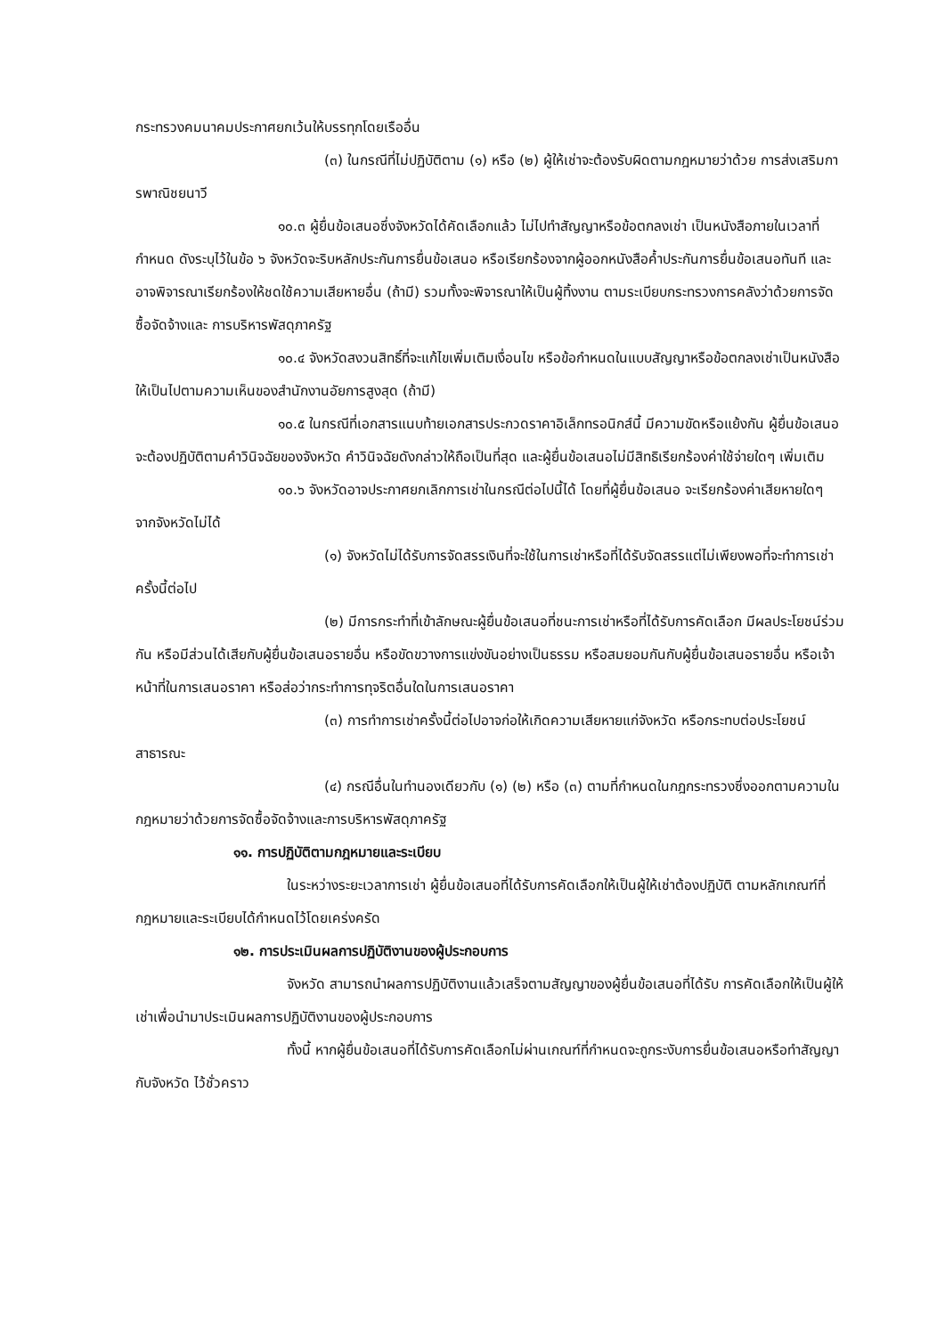กระทรวงคมนาคมประกาศยกเว้นให้บรรทุกโดยเรืออื่น
(๓) ในกรณีที่ไม่ปฏิบัติตาม (๑) หรือ (๒) ผู้ให้เช่าจะต้องรับผิดตามกฎหมายว่าด้วย การส่งเสริมการพาณิชยนาวี
๑๐.๓ ผู้ยื่นข้อเสนอซึ่งจังหวัดได้คัดเลือกแล้ว ไม่ไปทำสัญญาหรือข้อตกลงเช่า เป็นหนังสือภายในเวลาที่กำหนด ดังระบุไว้ในข้อ ๖ จังหวัดจะริบหลักประกันการยื่นข้อเสนอ หรือเรียกร้องจากผู้ออกหนังสือค้ำประกันการยื่นข้อเสนอทันที และอาจพิจารณาเรียกร้องให้ชดใช้ความเสียหายอื่น (ถ้ามี) รวมทั้งจะพิจารณาให้เป็นผู้ทิ้งงาน ตามระเบียบกระทรวงการคลังว่าด้วยการจัดซื้อจัดจ้างและ การบริหารพัสดุภาครัฐ
๑๐.๔ จังหวัดสงวนสิทธิ์ที่จะแก้ไขเพิ่มเติมเงื่อนไข หรือข้อกำหนดในแบบสัญญาหรือข้อตกลงเช่าเป็นหนังสือ ให้เป็นไปตามความเห็นของสำนักงานอัยการสูงสุด (ถ้ามี)
๑๐.๕ ในกรณีที่เอกสารแนบท้ายเอกสารประกวดราคาอิเล็กทรอนิกส์นี้ มีความขัดหรือแย้งกัน ผู้ยื่นข้อเสนอจะต้องปฏิบัติตามคำวินิจฉัยของจังหวัด คำวินิจฉัยดังกล่าวให้ถือเป็นที่สุด และผู้ยื่นข้อเสนอไม่มีสิทธิเรียกร้องค่าใช้จ่ายใดๆ เพิ่มเติม
๑๐.๖ จังหวัดอาจประกาศยกเลิกการเช่าในกรณีต่อไปนี้ได้ โดยที่ผู้ยื่นข้อเสนอ จะเรียกร้องค่าเสียหายใดๆ จากจังหวัดไม่ได้
(๑) จังหวัดไม่ได้รับการจัดสรรเงินที่จะใช้ในการเช่าหรือที่ได้รับจัดสรรแต่ไม่เพียงพอที่จะทำการเช่าครั้งนี้ต่อไป
(๒) มีการกระทำที่เข้าลักษณะผู้ยื่นข้อเสนอที่ชนะการเช่าหรือที่ได้รับการคัดเลือก มีผลประโยชน์ร่วมกัน หรือมีส่วนได้เสียกับผู้ยื่นข้อเสนอรายอื่น หรือขัดขวางการแข่งขันอย่างเป็นธรรม หรือสมยอมกันกับผู้ยื่นข้อเสนอรายอื่น หรือเจ้าหน้าที่ในการเสนอราคา หรือส่อว่ากระทำการทุจริตอื่นใดในการเสนอราคา
(๓) การทำการเช่าครั้งนี้ต่อไปอาจก่อให้เกิดความเสียหายแก่จังหวัด หรือกระทบต่อประโยชน์สาธารณะ
(๔) กรณีอื่นในทำนองเดียวกับ (๑) (๒) หรือ (๓) ตามที่กำหนดในกฎกระทรวงซึ่งออกตามความในกฎหมายว่าด้วยการจัดซื้อจัดจ้างและการบริหารพัสดุภาครัฐ
๑๑. การปฏิบัติตามกฎหมายและระเบียบ
ในระหว่างระยะเวลาการเช่า ผู้ยื่นข้อเสนอที่ได้รับการคัดเลือกให้เป็นผู้ให้เช่าต้องปฏิบัติ ตามหลักเกณฑ์ที่กฎหมายและระเบียบได้กำหนดไว้โดยเคร่งครัด
๑๒. การประเมินผลการปฏิบัติงานของผู้ประกอบการ
จังหวัด สามารถนำผลการปฏิบัติงานแล้วเสร็จตามสัญญาของผู้ยื่นข้อเสนอที่ได้รับ การคัดเลือกให้เป็นผู้ให้เช่าเพื่อนำมาประเมินผลการปฏิบัติงานของผู้ประกอบการ
ทั้งนี้ หากผู้ยื่นข้อเสนอที่ได้รับการคัดเลือกไม่ผ่านเกณฑ์ที่กำหนดจะถูกระงับการยื่นข้อเสนอหรือทำสัญญากับจังหวัด ไว้ชั่วคราว